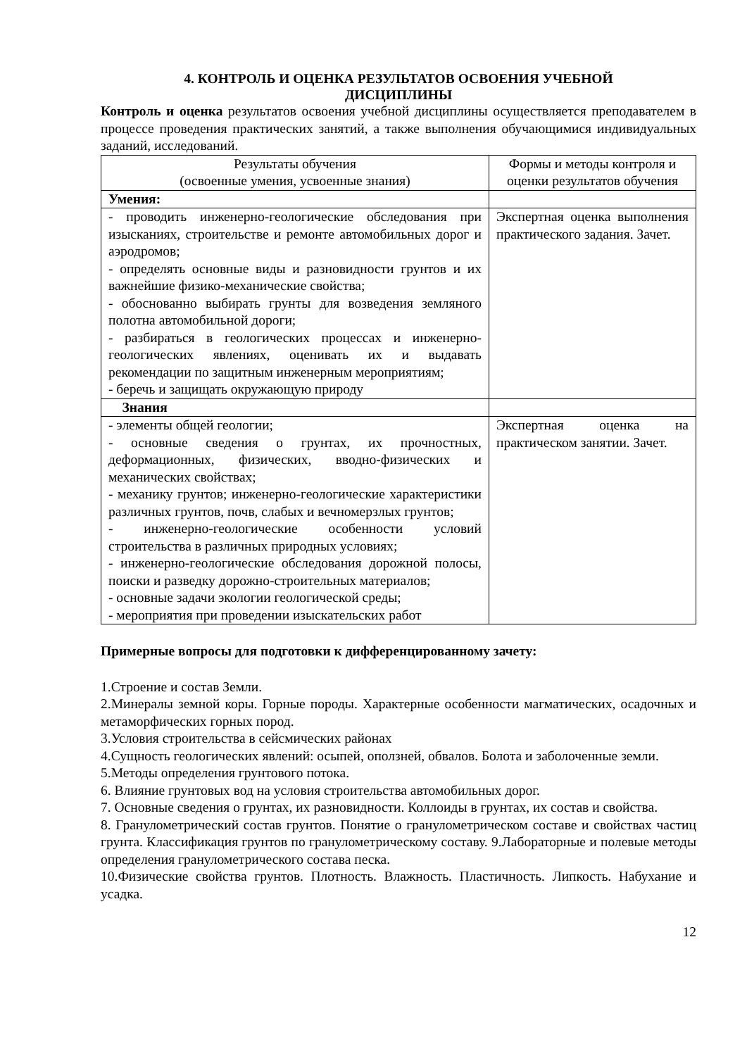4. КОНТРОЛЬ И ОЦЕНКА РЕЗУЛЬТАТОВ ОСВОЕНИЯ УЧЕБНОЙ
ДИСЦИПЛИНЫ
Контроль и оценка результатов освоения учебной дисциплины осуществляется преподавателем в процессе проведения практических занятий, а также выполнения обучающимися индивидуальных заданий, исследований.
| Результаты обучения (освоенные умения, усвоенные знания) | Формы и методы контроля и оценки результатов обучения |
| --- | --- |
| Умения: | |
| - проводить инженерно-геологические обследования при изысканиях, строительстве и ремонте автомобильных дорог и аэродромов; - определять основные виды и разновидности грунтов и их важнейшие физико-механические свойства; - обоснованно выбирать грунты для возведения земляного полотна автомобильной дороги; - разбираться в геологических процессах и инженерно-геологических явлениях, оценивать их и выдавать рекомендации по защитным инженерным мероприятиям; - беречь и защищать окружающую природу | Экспертная оценка выполнения практического задания. Зачет. |
| Знания | |
| - элементы общей геологии; - основные сведения о грунтах, их прочностных, деформационных, физических, вводно-физических и механических свойствах; - механику грунтов; инженерно-геологические характеристики различных грунтов, почв, слабых и вечномерзлых грунтов; - инженерно-геологические особенности условий строительства в различных природных условиях; - инженерно-геологические обследования дорожной полосы, поиски и разведку дорожно-строительных материалов; - основные задачи экологии геологической среды; - мероприятия при проведении изыскательских работ | Экспертная оценка на практическом занятии. Зачет. |
Примерные вопросы для подготовки к дифференцированному зачету:
1.Строение и состав Земли.
2.Минералы земной коры. Горные породы. Характерные особенности магматических, осадочных и метаморфических горных пород.
3.Условия строительства в сейсмических районах
4.Сущность геологических явлений: осыпей, оползней, обвалов. Болота и заболоченные земли.
5.Методы определения грунтового потока.
6. Влияние грунтовых вод на условия строительства автомобильных дорог.
7. Основные сведения о грунтах, их разновидности. Коллоиды в грунтах, их состав и свойства.
8. Гранулометрический состав грунтов. Понятие о гранулометрическом составе и свойствах частиц грунта. Классификация грунтов по гранулометрическому составу. 9.Лабораторные и полевые методы определения гранулометрического состава песка.
10.Физические свойства грунтов. Плотность. Влажность. Пластичность. Липкость. Набухание и усадка.
12